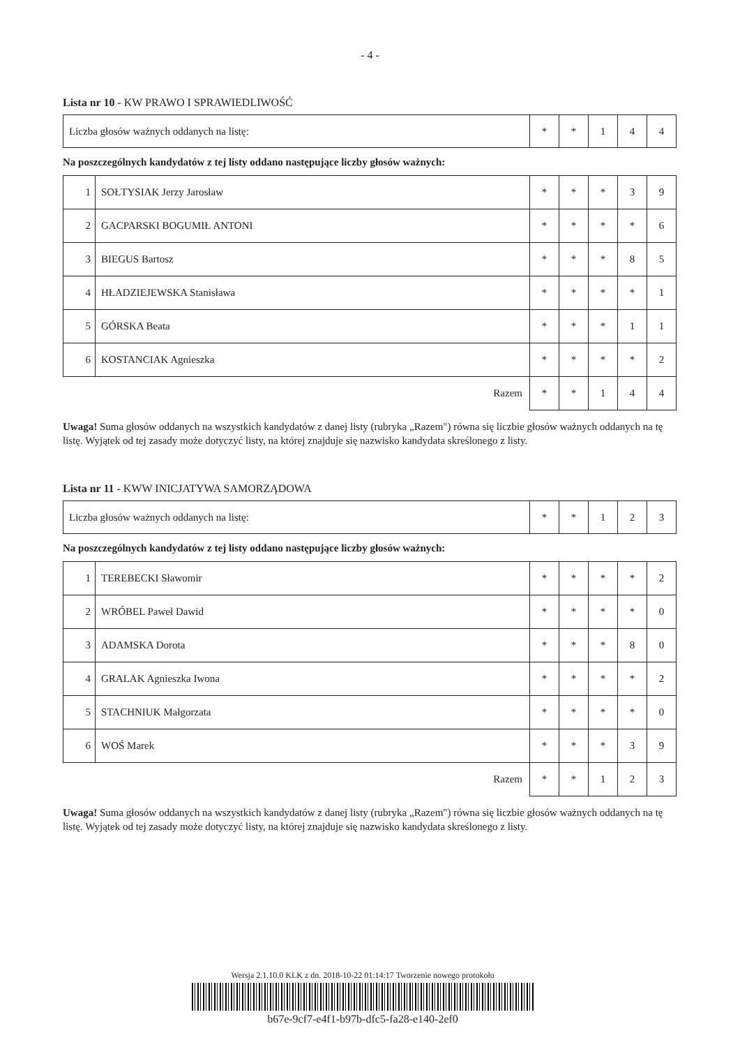- 4 -
Lista nr 10 - KW PRAWO I SPRAWIEDLIWOŚĆ
| Liczba głosów ważnych oddanych na listę: | * | * | 1 | 4 | 4 |
Na poszczególnych kandydatów z tej listy oddano następujące liczby głosów ważnych:
| 1 | SOŁTYSIAK Jerzy Jarosław | * | * | * | 3 | 9 |
| 2 | GACPARSKI BOGUMIŁ ANTONI | * | * | * | * | 6 |
| 3 | BIEGUS Bartosz | * | * | * | 8 | 5 |
| 4 | HŁADZIEJEWSKA Stanisława | * | * | * | * | 1 |
| 5 | GÓRSKA Beata | * | * | * | 1 | 1 |
| 6 | KOSTANCIAK Agnieszka | * | * | * | * | 2 |
| Razem | | * | * | 1 | 4 | 4 |
Uwaga! Suma głosów oddanych na wszystkich kandydatów z danej listy (rubryka „Razem") równa się liczbie głosów ważnych oddanych na tę listę. Wyjątek od tej zasady może dotyczyć listy, na której znajduje się nazwisko kandydata skreślonego z listy.
Lista nr 11 - KWW INICJATYWA SAMORZĄDOWA
| Liczba głosów ważnych oddanych na listę: | * | * | 1 | 2 | 3 |
Na poszczególnych kandydatów z tej listy oddano następujące liczby głosów ważnych:
| 1 | TEREBECKI Sławomir | * | * | * | * | 2 |
| 2 | WRÓBEL Paweł Dawid | * | * | * | * | 0 |
| 3 | ADAMSKA Dorota | * | * | * | 8 | 0 |
| 4 | GRALAK Agnieszka Iwona | * | * | * | * | 2 |
| 5 | STACHNIUK Małgorzata | * | * | * | * | 0 |
| 6 | WOŚ Marek | * | * | * | 3 | 9 |
| Razem | | * | * | 1 | 2 | 3 |
Uwaga! Suma głosów oddanych na wszystkich kandydatów z danej listy (rubryka „Razem") równa się liczbie głosów ważnych oddanych na tę listę. Wyjątek od tej zasady może dotyczyć listy, na której znajduje się nazwisko kandydata skreślonego z listy.
Wersja 2.1.10.0 KLK z dn. 2018-10-22 01:14:17 Tworzenie nowego protokołu
b67e-9cf7-e4f1-b97b-dfc5-fa28-e140-2ef0